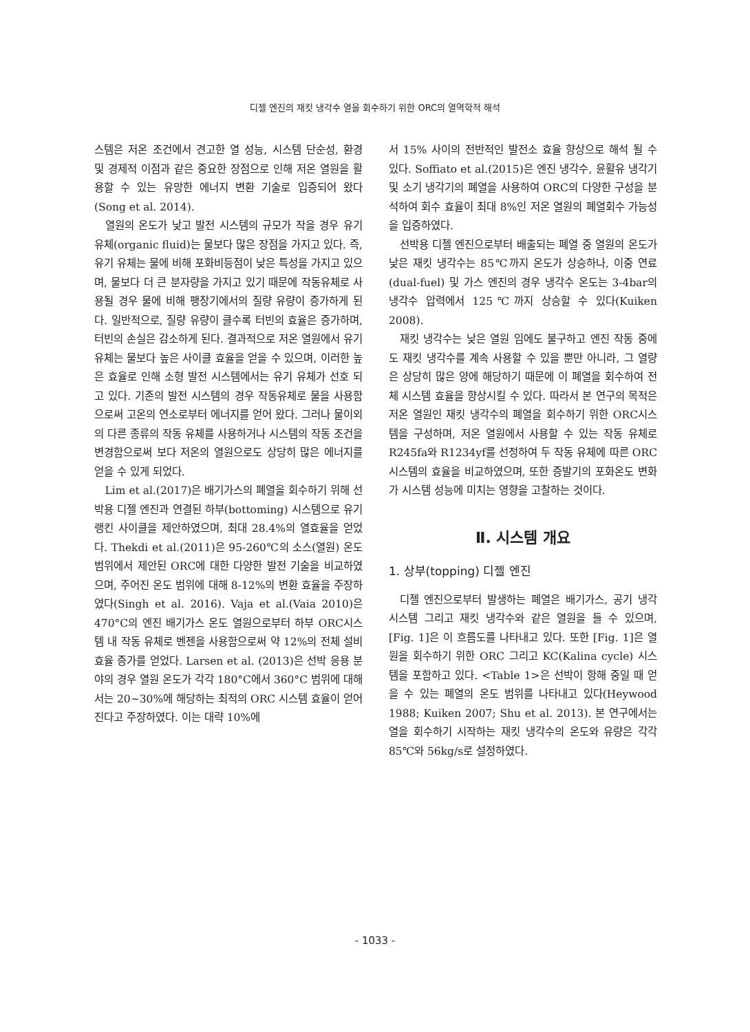디젤 엔진의 재킷 냉각수 열을 회수하기 위한 ORC의 열역학적 해석
스템은 저온 조건에서 견고한 열 성능, 시스템 단순성, 환경 및 경제적 이점과 같은 중요한 장점으로 인해 저온 열원을 활용할 수 있는 유망한 에너지 변환 기술로 입증되어 왔다(Song et al. 2014).
열원의 온도가 낮고 발전 시스템의 규모가 작을 경우 유기 유체(organic fluid)는 물보다 많은 장점을 가지고 있다. 즉, 유기 유체는 물에 비해 포화비등점이 낮은 특성을 가지고 있으며, 물보다 더 큰 분자량을 가지고 있기 때문에 작동유체로 사용될 경우 물에 비해 팽창기에서의 질량 유량이 증가하게 된다. 일반적으로, 질량 유량이 클수록 터빈의 효율은 증가하며, 터빈의 손실은 감소하게 된다. 결과적으로 저온 열원에서 유기 유체는 물보다 높은 사이클 효율을 얻을 수 있으며, 이러한 높은 효율로 인해 소형 발전 시스템에서는 유기 유체가 선호 되고 있다. 기존의 발전 시스템의 경우 작동유체로 물을 사용함으로써 고온의 연소로부터 에너지를 얻어 왔다. 그러나 물이외의 다른 종류의 작동 유체를 사용하거나 시스템의 작동 조건을 변경함으로써 보다 저온의 열원으로도 상당히 많은 에너지를 얻을 수 있게 되었다.
Lim et al.(2017)은 배기가스의 폐열을 회수하기 위해 선박용 디젤 엔진과 연결된 하부(bottoming) 시스템으로 유기랭킨 사이클을 제안하였으며, 최대 28.4%의 열효율을 얻었다. Thekdi et al.(2011)은 95-260℃의 소스(열원) 온도 범위에서 제안된 ORC에 대한 다양한 발전 기술을 비교하였으며, 주어진 온도 범위에 대해 8-12%의 변환 효율을 주장하였다(Singh et al. 2016). Vaja et al.(Vaia 2010)은 470°C의 엔진 배기가스 온도 열원으로부터 하부 ORC시스템 내 작동 유체로 벤젠을 사용함으로써 약 12%의 전체 설비 효율 증가를 얻었다. Larsen et al. (2013)은 선박 응용 분야의 경우 열원 온도가 각각 180°C에서 360°C 범위에 대해서는 20~30%에 해당하는 최적의 ORC 시스템 효율이 얻어진다고 주장하였다. 이는 대략 10%에
서 15% 사이의 전반적인 발전소 효율 향상으로 해석 될 수 있다. Soffiato et al.(2015)은 엔진 냉각수, 윤활유 냉각기 및 소기 냉각기의 폐열을 사용하여 ORC의 다양한 구성을 분석하여 회수 효율이 최대 8%인 저온 열원의 폐열회수 가능성을 입증하였다.
선박용 디젤 엔진으로부터 배출되는 폐열 중 열원의 온도가 낮은 재킷 냉각수는 85℃까지 온도가 상승하나, 이중 연료(dual-fuel) 및 가스 엔진의 경우 냉각수 온도는 3-4bar의 냉각수 압력에서 125℃까지 상승할 수 있다(Kuiken 2008).
재킷 냉각수는 낮은 열원 임에도 불구하고 엔진 작동 중에도 재킷 냉각수를 계속 사용할 수 있을 뿐만 아니라, 그 열량은 상당히 많은 양에 해당하기 때문에 이 폐열을 회수하여 전체 시스템 효율을 향상시킬 수 있다. 따라서 본 연구의 목적은 저온 열원인 재킷 냉각수의 폐열을 회수하기 위한 ORC시스템을 구성하며, 저온 열원에서 사용할 수 있는 작동 유체로 R245fa와 R1234yf를 선정하여 두 작동 유체에 따른 ORC시스템의 효율을 비교하였으며, 또한 증발기의 포화온도 변화가 시스템 성능에 미치는 영향을 고찰하는 것이다.
Ⅱ. 시스템 개요
1. 상부(topping) 디젤 엔진
디젤 엔진으로부터 발생하는 폐열은 배기가스, 공기 냉각 시스템 그리고 재킷 냉각수와 같은 열원을 들 수 있으며, [Fig. 1]은 이 흐름도를 나타내고 있다. 또한 [Fig. 1]은 열원을 회수하기 위한 ORC 그리고 KC(Kalina cycle) 시스템을 포함하고 있다. <Table 1>은 선박이 항해 중일 때 얻을 수 있는 폐열의 온도 범위를 나타내고 있다(Heywood 1988; Kuiken 2007; Shu et al. 2013). 본 연구에서는 열을 회수하기 시작하는 재킷 냉각수의 온도와 유량은 각각 85℃와 56kg/s로 설정하였다.
- 1033 -